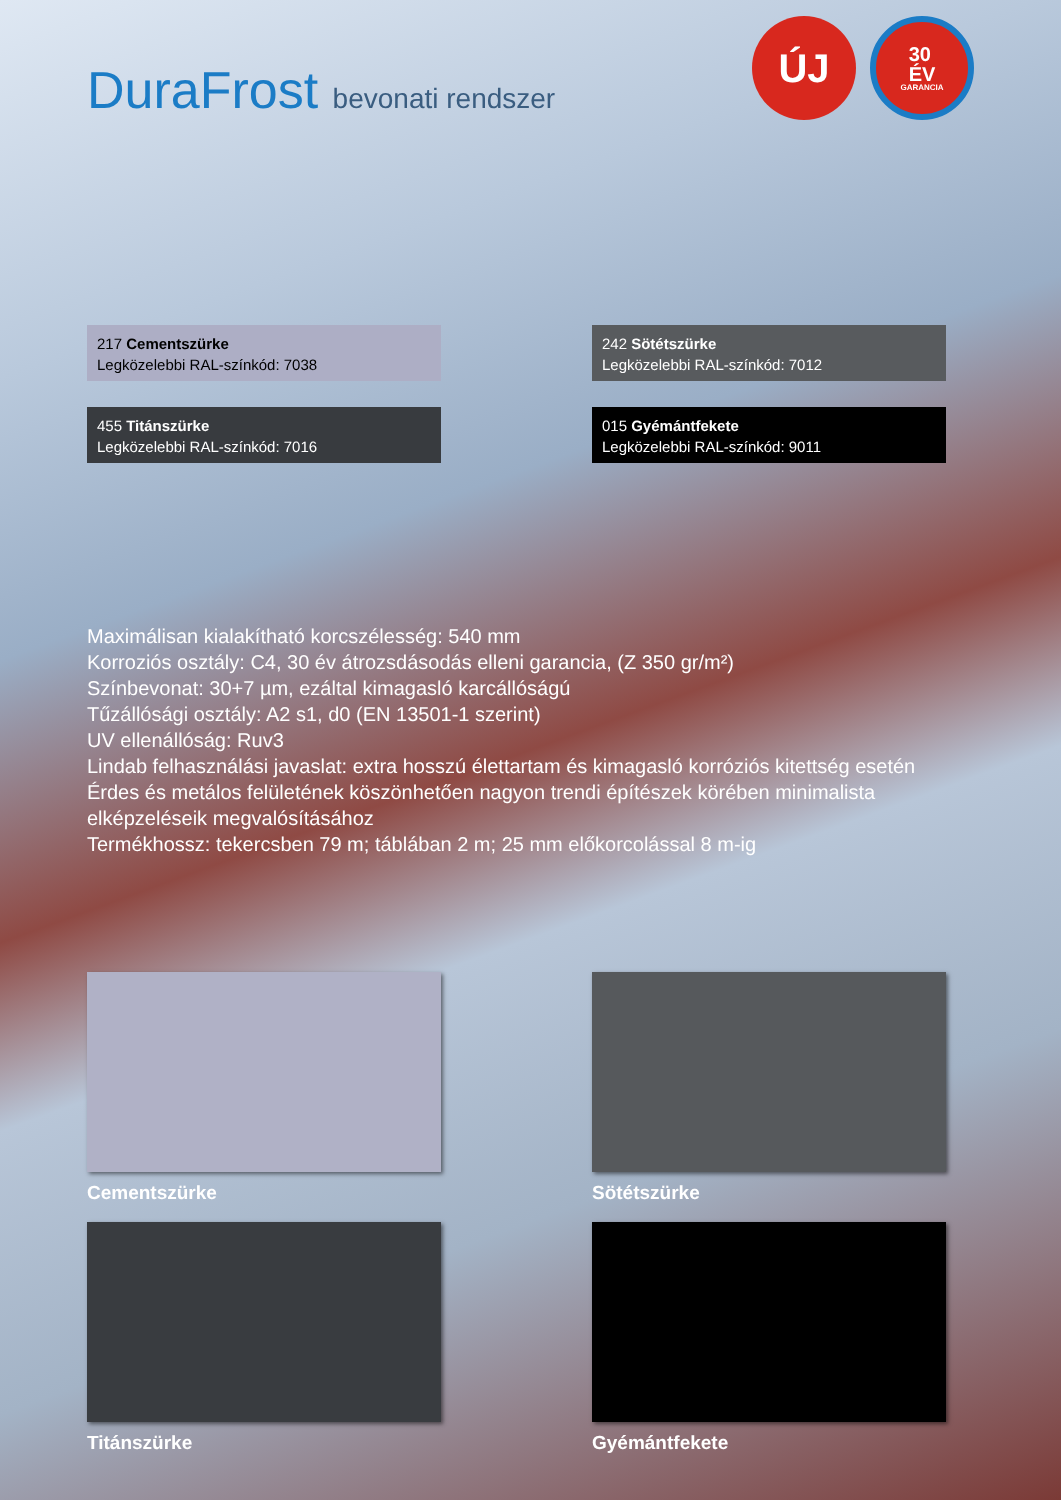DuraFrost bevonati rendszer
ÚJ
30
ÉV
GARANCIA
217 Cementszürke
Legközelebbi RAL-színkód: 7038
242 Sötétszürke
Legközelebbi RAL-színkód: 7012
455 Titánszürke
Legközelebbi RAL-színkód: 7016
015 Gyémántfekete
Legközelebbi RAL-színkód: 9011
Maximálisan kialakítható korcszélesség: 540 mm
Korroziós osztály: C4, 30 év átrozsdásodás elleni garancia, (Z 350 gr/m²)
Színbevonat: 30+7 µm, ezáltal kimagasló karcállóságú
Tűzállósági osztály: A2 s1, d0 (EN 13501-1 szerint)
UV ellenállóság: Ruv3
Lindab felhasználási javaslat: extra hosszú élettartam és kimagasló korróziós kitettség esetén
Érdes és metálos felületének köszönhetően nagyon trendi építészek körében minimalista elképzeléseik megvalósításához
Termékhossz: tekercsben 79 m; táblában 2 m; 25 mm előkorcolással 8 m-ig
Cementszürke
Sötétszürke
Titánszürke
Gyémántfekete